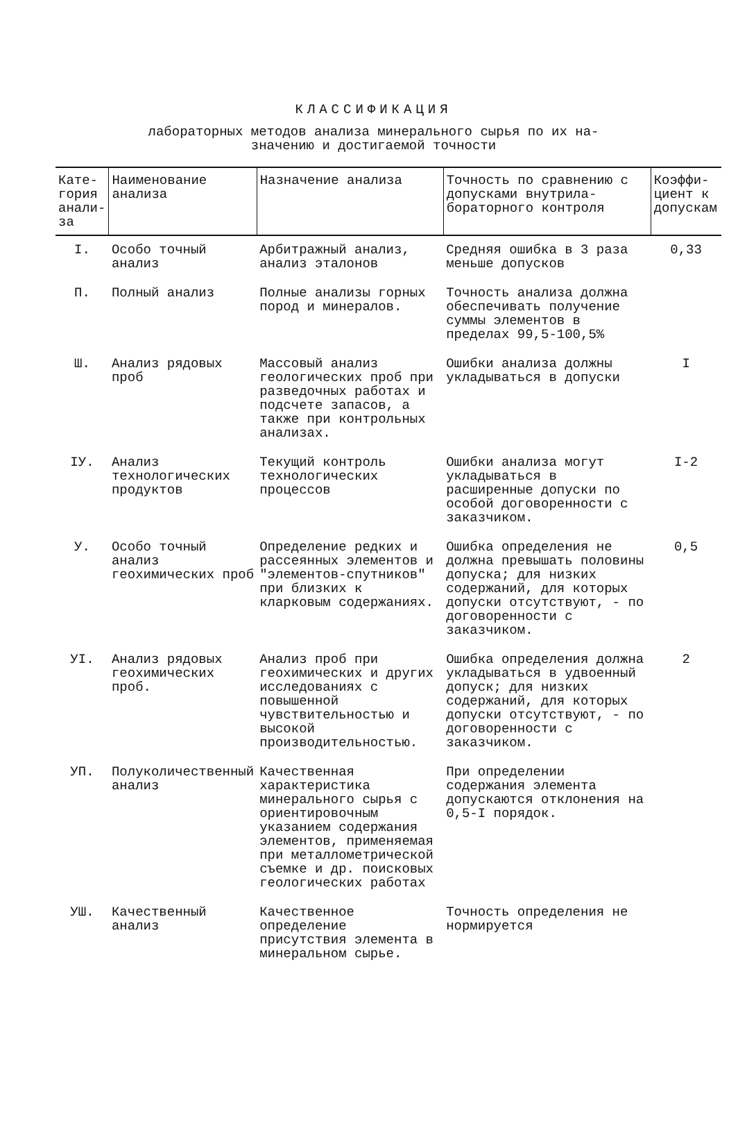КЛАССИФИКАЦИЯ
лабораторных методов анализа минерального сырья по их на-
значению и достигаемой точности
| Кате- гория анали- за | Наименование анализа | Назначение анализа | Точность по сравнению с допусками внутрила-бораторного контроля | Коэффи- циент к допускам |
| --- | --- | --- | --- | --- |
| I. | Особо точный анализ | Арбитражный анализ, анализ эталонов | Средняя ошибка в 3 раза меньше допусков | 0,33 |
| П. | Полный анализ | Полные анализы горных пород и минералов. | Точность анализа должна обеспечивать получение суммы элементов в пределах 99,5-100,5% | |
| Ш. | Анализ рядовых проб | Массовый анализ геологических проб при разведочных работах и подсчете запасов, а также при контрольных анализах. | Ошибки анализа должны укладываться в допуски | I |
| IУ. | Анализ технологических продуктов | Текущий контроль технологических процессов | Ошибки анализа могут укладываться в расширенные допуски по особой договоренности с заказчиком. | I-2 |
| У. | Особо точный анализ геохимических проб | Определение редких и рассеянных элементов и "элементов-спутников" при близких к кларковым содержаниях. | Ошибка определения не должна превышать половины допуска; для низких содержаний, для которых допуски отсутствуют, - по договоренности с заказчиком. | 0,5 |
| УI. | Анализ рядовых геохимических проб. | Анализ проб при геохимических и других исследованиях с повышенной чувствительностью и высокой производительностью. | Ошибка определения должна укладываться в удвоенный допуск; для низких содержаний, для которых допуски отсутствуют, - по договоренности с заказчиком. | 2 |
| УП. | Полуколичественный анализ | Качественная характеристика минерального сырья с ориентировочным указанием содержания элементов, применяемая при металлометрической съемке и др. поисковых геологических работах | При определении содержания элемента допускаются отклонения на 0,5-I порядок. | |
| УШ. | Качественный анализ | Качественное определение присутствия элемента в минеральном сырье. | Точность определения не нормируется | |